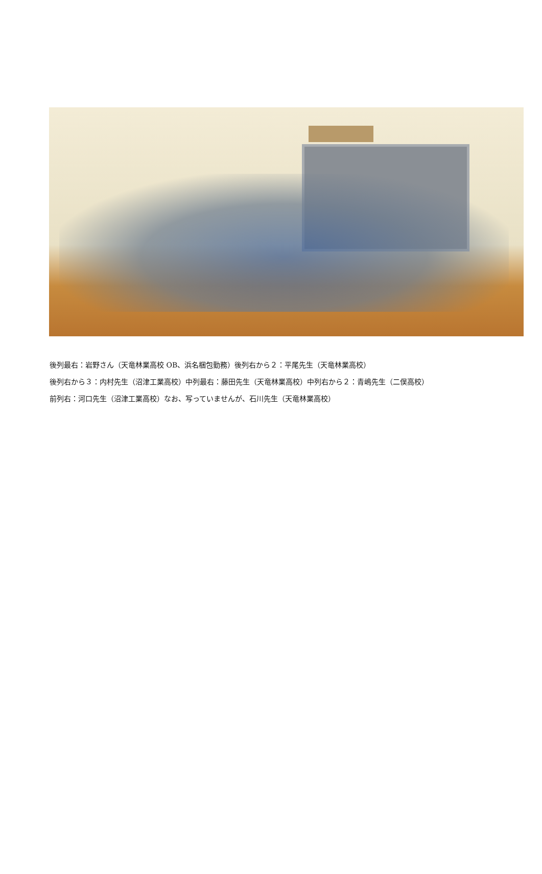後列最右：岩野さん（天竜林業高校 OB、浜名梱包勤務）後列右から２：平尾先生（天竜林業高校）
後列右から３：内村先生（沼津工業高校）中列最右：藤田先生（天竜林業高校）中列右から２：青嶋先生（二俣高校）
前列右：河口先生（沼津工業高校）なお、写っていませんが、石川先生（天竜林業高校）